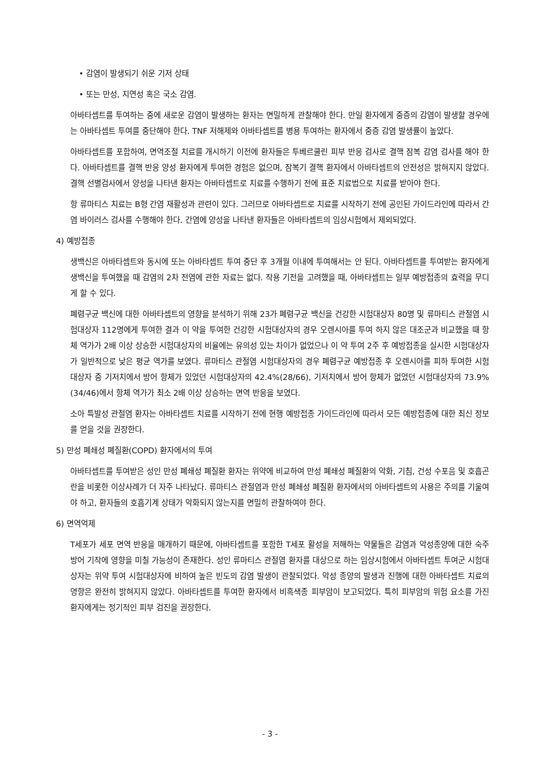• 감염이 발생되기 쉬운 기저 상태
• 또는 만성, 지연성 혹은 국소 감염.
아바타셉트를 투여하는 중에 새로운 감염이 발생하는 환자는 면밀하게 관찰해야 한다. 만일 환자에게 중증의 감염이 발생할 경우에는 아바타셉트 투여를 중단해야 한다. TNF 저해제와 아바타셉트를 병용 투여하는 환자에서 중증 감염 발생률이 높았다.
아바타셉트를 포함하여, 면역조절 치료를 개시하기 이전에 환자들은 투베르쿨린 피부 반응 검사로 결핵 잠복 감염 검사를 해야 한다. 아바타셉트를 결핵 반응 양성 환자에게 투여한 경험은 없으며, 잠복기 결핵 환자에서 아바타셉트의 안전성은 밝혀지지 않았다. 결핵 선별검사에서 양성을 나타낸 환자는 아바타셉트로 치료를 수행하기 전에 표준 치료법으로 치료를 받아야 한다.
항 류마티스 치료는 B형 간염 재활성과 관련이 있다. 그러므로 아바타셉트로 치료를 시작하기 전에 공인된 가이드라인에 따라서 간염 바이러스 검사를 수행해야 한다. 간염에 양성을 나타낸 환자들은 아바타셉트의 임상시험에서 제외되었다.
4) 예방접종
생백신은 아바타셉트와 동시에 또는 아바타셉트 투여 중단 후 3개월 이내에 투여해서는 안 된다. 아바타셉트를 투여받는 환자에게 생백신을 투여했을 때 감염의 2차 전염에 관한 자료는 없다. 작용 기전을 고려했을 때, 아바타셉트는 일부 예방접종의 효력을 무디게 할 수 있다.
폐렴구균 백신에 대한 아바타셉트의 영향을 분석하기 위해 23가 폐렴구균 백신을 건강한 시험대상자 80명 및 류마티스 관절염 시험대상자 112명에게 투여한 결과 이 약을 투여한 건강한 시험대상자의 경우 오렌시아를 투여 하지 않은 대조군과 비교했을 때 항체 역가가 2배 이상 상승한 시험대상자의 비율에는 유의성 있는 차이가 없었으나 이 약 투여 2주 후 예방접종을 실시한 시험대상자가 일반적으로 낮은 평균 역가를 보였다. 류마티스 관절염 시험대상자의 경우 폐렴구균 예방접종 후 오렌시아를 피하 투여한 시험대상자 중 기저치에서 방어 항체가 있었던 시험대상자의 42.4%(28/66), 기저치에서 방어 항체가 없었던 시험대상자의 73.9%(34/46)에서 항체 역가가 최소 2배 이상 상승하는 면역 반응을 보였다.
소아 특발성 관절염 환자는 아바타셉트 치료를 시작하기 전에 현행 예방접종 가이드라인에 따라서 모든 예방접종에 대한 최신 정보를 얻을 것을 권장한다.
5) 만성 폐쇄성 폐질환(COPD) 환자에서의 투여
아바타셉트를 투여받은 성인 만성 폐쇄성 폐질환 환자는 위약에 비교하여 만성 폐쇄성 폐질환의 악화, 기침, 건성 수포음 및 호흡곤란을 비롯한 이상사례가 더 자주 나타났다. 류마티스 관절염과 만성 폐쇄성 폐질환 환자에서의 아바타셉트의 사용은 주의를 기울여야 하고, 환자들의 호흡기계 상태가 악화되지 않는지를 면밀히 관찰하여야 한다.
6) 면역억제
T세포가 세포 면역 반응을 매개하기 때문에, 아바타셉트를 포함한 T세포 활성을 저해하는 약물들은 감염과 악성종양에 대한 숙주 방어 기작에 영향을 미칠 가능성이 존재한다. 성인 류마티스 관절염 환자를 대상으로 하는 임상시험에서 아바타셉트 투여군 시험대상자는 위약 투여 시험대상자에 비하여 높은 빈도의 감염 발생이 관찰되었다. 악성 종양의 발생과 진행에 대한 아바타셉트 치료의 영향은 완전히 밝혀지지 않았다. 아바타셉트를 투여한 환자에서 비흑색종 피부암이 보고되었다. 특히 피부암의 위험 요소를 가진 환자에게는 정기적인 피부 검진을 권장한다.
- 3 -